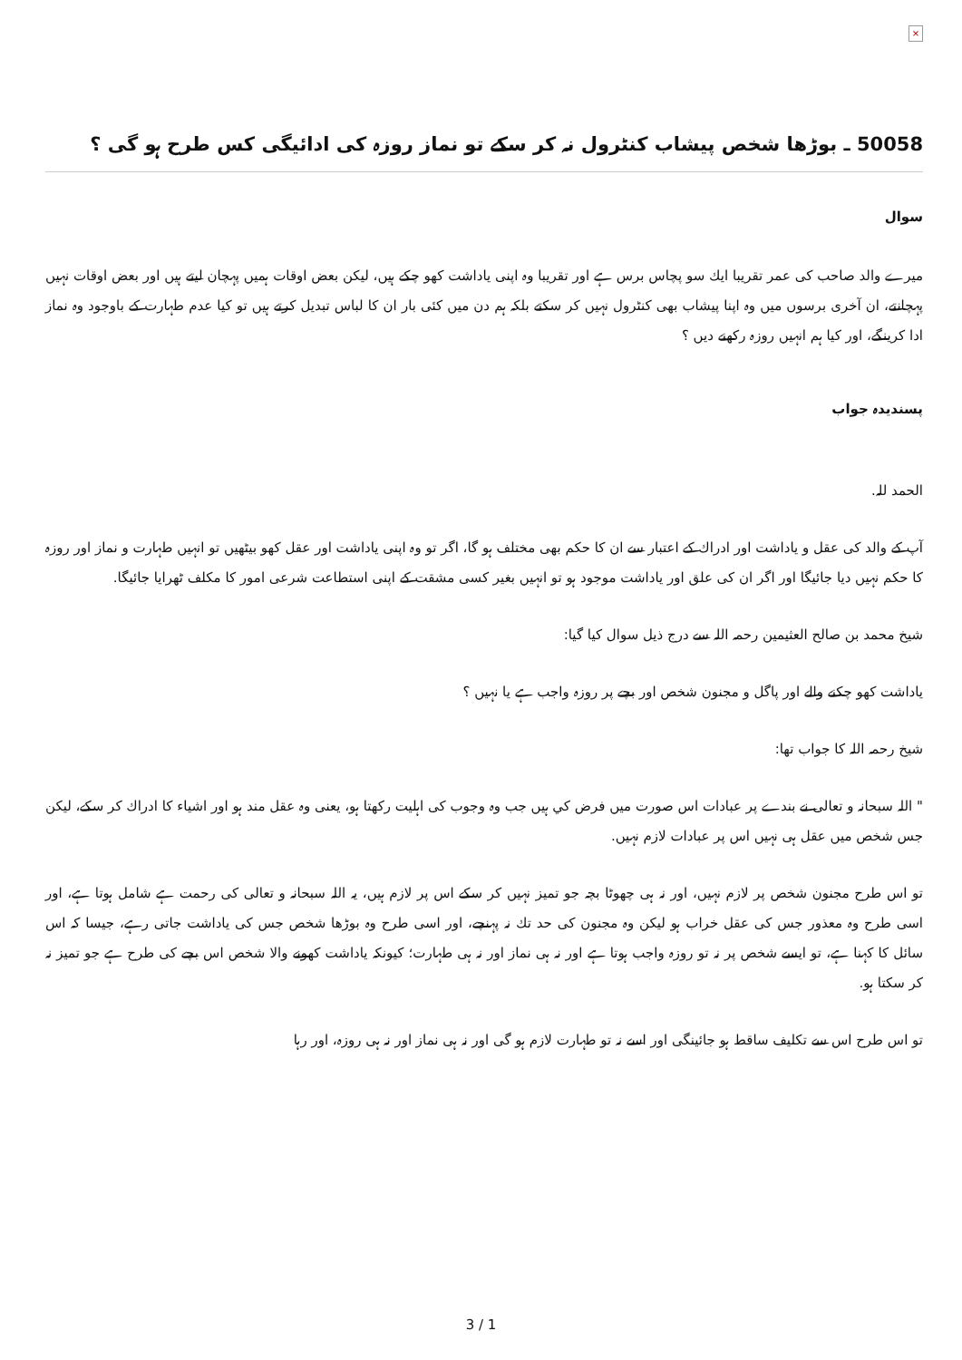×
50058 ـ بوڑھا شخص پیشاب کنٹرول نہ کر سکے تو نماز روزہ کی ادائیگی کس طرح ہو گی ؟
سوال
میرے والد صاحب کی عمر تقریبا ایك سو پچاس برس ہے اور تقریبا وہ اپنی یاداشت کھو چکے ہیں، لیکن بعض اوقات ہمیں پہچان لیتے ہیں اور بعض اوقات نہیں پہچانتے، ان آخری برسوں میں وہ اپنا پیشاب بھی کنٹرول نہیں کر سکتے بلکہ ہم دن میں کئی بار ان کا لباس تبدیل کرتے ہیں تو کیا عدم طہارت کے باوجود وہ نماز ادا کرینگے، اور کیا ہم انہیں روزہ رکھنے دیں ؟
پسندیدہ جواب
الحمد للہ.
آپ کے والد کی عقل و یاداشت اور ادراك کے اعتبار سے ان کا حکم بھی مختلف ہو گا، اگر تو وہ اپنی یاداشت اور عقل کھو بیٹھیں تو انہیں طہارت و نماز اور روزہ کا حکم نہیں دیا جائیگا اور اگر ان کی علق اور یاداشت موجود ہو تو انہیں بغیر کسی مشقت کے اپنی استطاعت شرعی امور کا مکلف ٹھرایا جائیگا.
شیخ محمد بن صالح العثیمین رحمہ اللہ سے درج ذیل سوال کیا گیا:
یاداشت کھو چکنے والے اور پاگل و مجنون شخص اور بچے پر روزہ واجب ہے یا نہیں ؟
شیخ رحمہ اللہ کا جواب تھا:
" اللہ سبحانہ و تعالی نے بندے پر عبادات اس صورت میں فرض كي ہیں جب وہ وجوب کی اہلیت رکھتا ہو، یعنی وہ عقل مند ہو اور اشیاء کا ادراك کر سکے، لیکن جس شخص میں عقل ہی نہیں اس پر عبادات لازم نہیں.
تو اس طرح مجنون شخص پر لازم نہیں، اور نہ ہی چھوٹا بچہ جو تمیز نہیں کر سکے اس پر لازم ہیں، یہ اللہ سبحانہ و تعالی کی رحمت ہے شامل ہوتا ہے، اور اسی طرح وہ معذور جس کی عقل خراب ہو لیکن وہ مجنون کی حد تك نہ پہنچے، اور اسی طرح وہ بوڑھا شخص جس کی یاداشت جاتی رہے، جیسا کہ اس سائل کا کہنا ہے، تو ایسے شخص پر نہ تو روزہ واجب ہوتا ہے اور نہ ہی نماز اور نہ ہی طہارت؛ کیونکہ یاداشت کھونے والا شخص اس بچے کی طرح ہے جو تمیز نہ کر سکتا ہو.
تو اس طرح اس سے تکلیف ساقط ہو جائینگی اور اسے نہ تو طہارت لازم ہو گی اور نہ ہی نماز اور نہ ہی روزہ، اور رہا
3 / 1